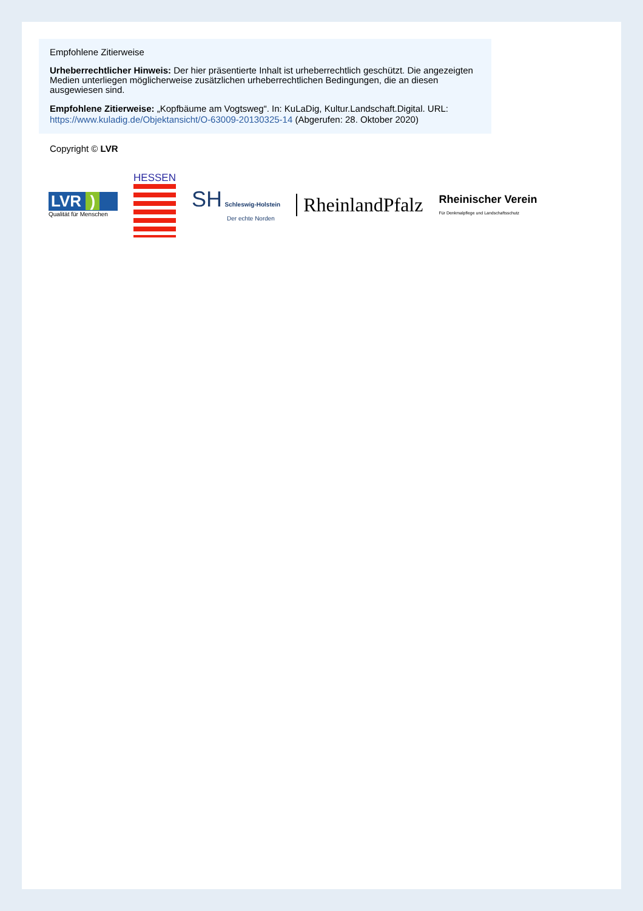Empfohlene Zitierweise
Urheberrechtlicher Hinweis: Der hier präsentierte Inhalt ist urheberrechtlich geschützt. Die angezeigten Medien unterliegen möglicherweise zusätzlichen urheberrechtlichen Bedingungen, die an diesen ausgewiesen sind.
Empfohlene Zitierweise: „Kopfbäume am Vogtsweg“. In: KuLaDig, Kultur.Landschaft.Digital. URL: https://www.kuladig.de/Objektansicht/O-63009-20130325-14 (Abgerufen: 28. Oktober 2020)
Copyright © LVR
LVR )
Qualität für Menschen
HESSEN
SH Schleswig-Holstein
Der echte Norden
RheinlandPfalz
Rheinischer Verein
Für Denkmalpflege und Landschaftsschutz